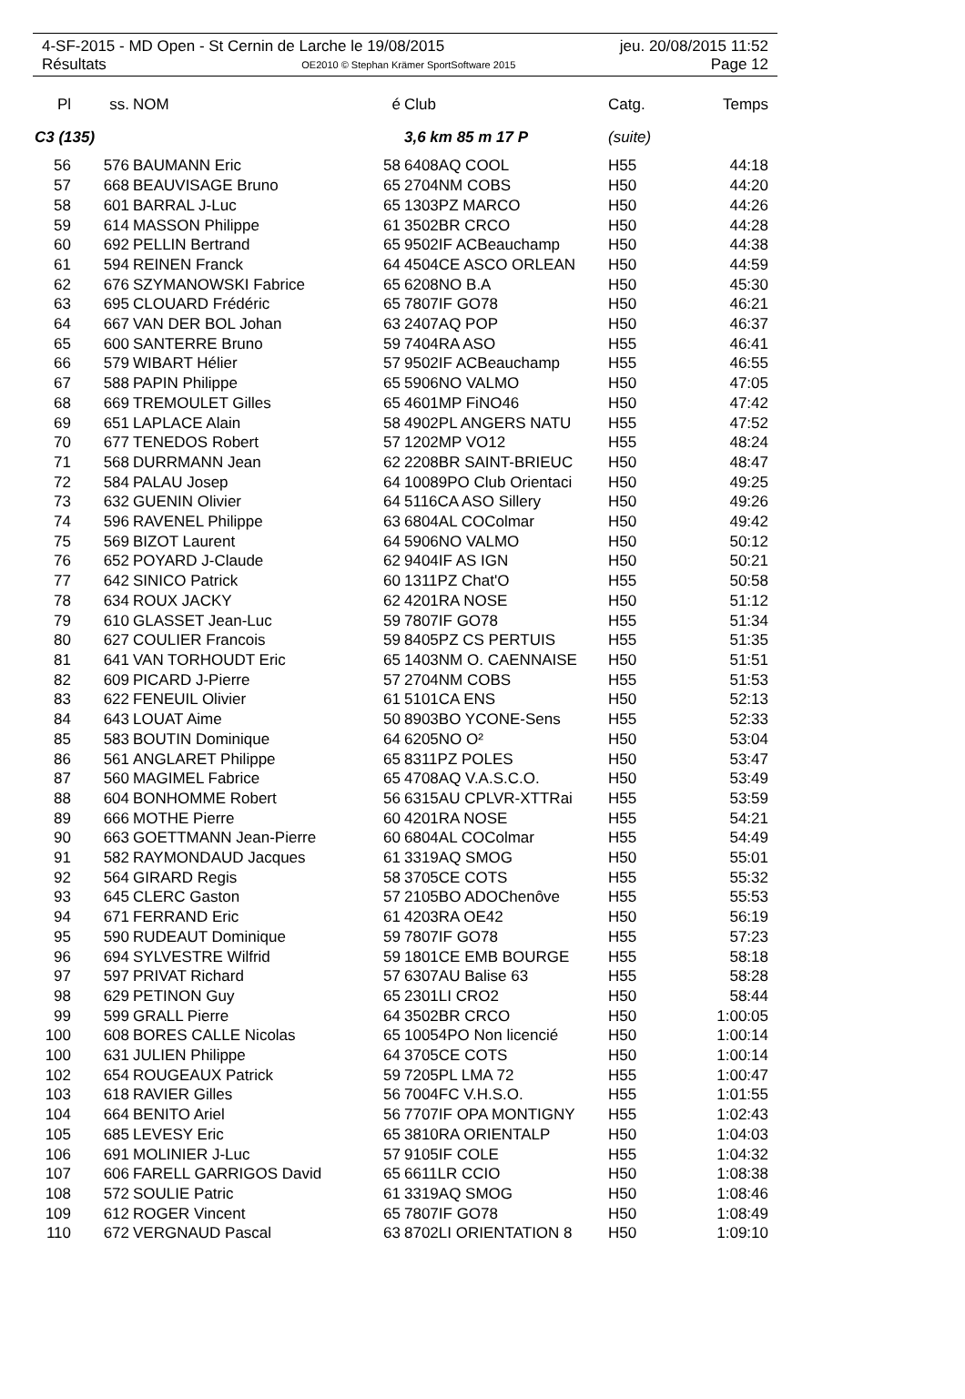4-SF-2015 - MD Open - St Cernin de Larche le 19/08/2015 jeu. 20/08/2015 11:52
Résultats OE2010 © Stephan Krämer SportSoftware 2015 Page 12
| Pl | ss. | NOM | é | Club | Catg. | Temps |
| --- | --- | --- | --- | --- | --- | --- |
| C3 (135) | | | | 3,6 km 85 m 17 P | (suite) | |
| 56 | 576 | BAUMANN Eric | 58 | 6408AQ COOL | H55 | 44:18 |
| 57 | 668 | BEAUVISAGE Bruno | 65 | 2704NM COBS | H50 | 44:20 |
| 58 | 601 | BARRAL J-Luc | 65 | 1303PZ MARCO | H50 | 44:26 |
| 59 | 614 | MASSON Philippe | 61 | 3502BR CRCO | H50 | 44:28 |
| 60 | 692 | PELLIN Bertrand | 65 | 9502IF ACBeauchamp | H50 | 44:38 |
| 61 | 594 | REINEN Franck | 64 | 4504CE ASCO ORLEAN | H50 | 44:59 |
| 62 | 676 | SZYMANOWSKI Fabrice | 65 | 6208NO B.A | H50 | 45:30 |
| 63 | 695 | CLOUARD Frédéric | 65 | 7807IF GO78 | H50 | 46:21 |
| 64 | 667 | VAN DER BOL Johan | 63 | 2407AQ POP | H50 | 46:37 |
| 65 | 600 | SANTERRE Bruno | 59 | 7404RA ASO | H55 | 46:41 |
| 66 | 579 | WIBART Hélier | 57 | 9502IF ACBeauchamp | H55 | 46:55 |
| 67 | 588 | PAPIN Philippe | 65 | 5906NO VALMO | H50 | 47:05 |
| 68 | 669 | TREMOULET Gilles | 65 | 4601MP FiNO46 | H50 | 47:42 |
| 69 | 651 | LAPLACE Alain | 58 | 4902PL ANGERS NATU | H55 | 47:52 |
| 70 | 677 | TENEDOS Robert | 57 | 1202MP VO12 | H55 | 48:24 |
| 71 | 568 | DURRMANN Jean | 62 | 2208BR SAINT-BRIEUC | H50 | 48:47 |
| 72 | 584 | PALAU Josep | 64 | 10089PO Club Orientaci | H50 | 49:25 |
| 73 | 632 | GUENIN Olivier | 64 | 5116CA ASO Sillery | H50 | 49:26 |
| 74 | 596 | RAVENEL Philippe | 63 | 6804AL COColmar | H50 | 49:42 |
| 75 | 569 | BIZOT Laurent | 64 | 5906NO VALMO | H50 | 50:12 |
| 76 | 652 | POYARD J-Claude | 62 | 9404IF AS IGN | H50 | 50:21 |
| 77 | 642 | SINICO Patrick | 60 | 1311PZ Chat'O | H55 | 50:58 |
| 78 | 634 | ROUX JACKY | 62 | 4201RA NOSE | H50 | 51:12 |
| 79 | 610 | GLASSET Jean-Luc | 59 | 7807IF GO78 | H55 | 51:34 |
| 80 | 627 | COULIER Francois | 59 | 8405PZ CS PERTUIS | H55 | 51:35 |
| 81 | 641 | VAN TORHOUDT Eric | 65 | 1403NM O. CAENNAISE | H50 | 51:51 |
| 82 | 609 | PICARD J-Pierre | 57 | 2704NM COBS | H55 | 51:53 |
| 83 | 622 | FENEUIL Olivier | 61 | 5101CA ENS | H50 | 52:13 |
| 84 | 643 | LOUAT Aime | 50 | 8903BO YCONE-Sens | H55 | 52:33 |
| 85 | 583 | BOUTIN Dominique | 64 | 6205NO O² | H50 | 53:04 |
| 86 | 561 | ANGLARET Philippe | 65 | 8311PZ POLES | H50 | 53:47 |
| 87 | 560 | MAGIMEL Fabrice | 65 | 4708AQ V.A.S.C.O. | H50 | 53:49 |
| 88 | 604 | BONHOMME Robert | 56 | 6315AU CPLVR-XTTRai | H55 | 53:59 |
| 89 | 666 | MOTHE Pierre | 60 | 4201RA NOSE | H55 | 54:21 |
| 90 | 663 | GOETTMANN Jean-Pierre | 60 | 6804AL COColmar | H55 | 54:49 |
| 91 | 582 | RAYMONDAUD Jacques | 61 | 3319AQ SMOG | H50 | 55:01 |
| 92 | 564 | GIRARD Regis | 58 | 3705CE COTS | H55 | 55:32 |
| 93 | 645 | CLERC Gaston | 57 | 2105BO ADOChenôve | H55 | 55:53 |
| 94 | 671 | FERRAND Eric | 61 | 4203RA OE42 | H50 | 56:19 |
| 95 | 590 | RUDEAUT Dominique | 59 | 7807IF GO78 | H55 | 57:23 |
| 96 | 694 | SYLVESTRE Wilfrid | 59 | 1801CE EMB BOURGE | H55 | 58:18 |
| 97 | 597 | PRIVAT Richard | 57 | 6307AU Balise 63 | H55 | 58:28 |
| 98 | 629 | PETINON Guy | 65 | 2301LI CRO2 | H50 | 58:44 |
| 99 | 599 | GRALL Pierre | 64 | 3502BR CRCO | H50 | 1:00:05 |
| 100 | 608 | BORES CALLE Nicolas | 65 | 10054PO Non licencié | H50 | 1:00:14 |
| 100 | 631 | JULIEN Philippe | 64 | 3705CE COTS | H50 | 1:00:14 |
| 102 | 654 | ROUGEAUX Patrick | 59 | 7205PL LMA 72 | H55 | 1:00:47 |
| 103 | 618 | RAVIER Gilles | 56 | 7004FC V.H.S.O. | H55 | 1:01:55 |
| 104 | 664 | BENITO Ariel | 56 | 7707IF OPA MONTIGNY | H55 | 1:02:43 |
| 105 | 685 | LEVESY Eric | 65 | 3810RA ORIENTALP | H50 | 1:04:03 |
| 106 | 691 | MOLINIER J-Luc | 57 | 9105IF COLE | H55 | 1:04:32 |
| 107 | 606 | FARELL GARRIGOS David | 65 | 6611LR CCIO | H50 | 1:08:38 |
| 108 | 572 | SOULIE Patric | 61 | 3319AQ SMOG | H50 | 1:08:46 |
| 109 | 612 | ROGER Vincent | 65 | 7807IF GO78 | H50 | 1:08:49 |
| 110 | 672 | VERGNAUD Pascal | 63 | 8702LI ORIENTATION 8 | H50 | 1:09:10 |